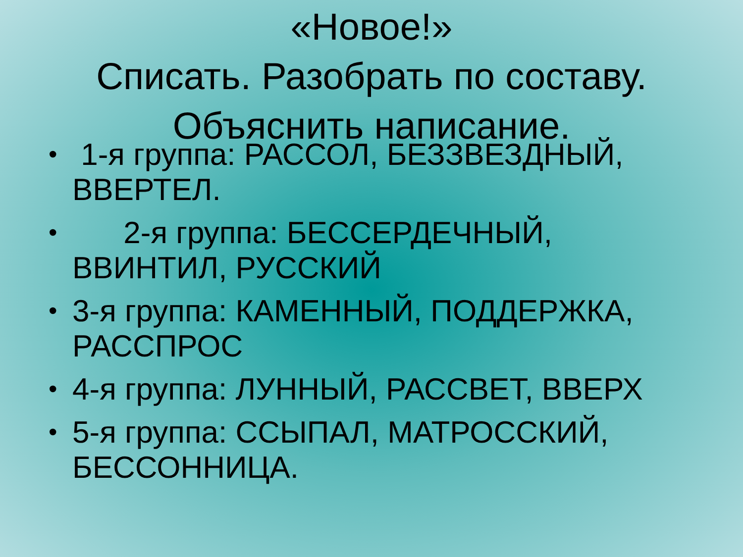«Новое!»
Списать. Разобрать по составу.
Объяснить написание.
• 1-я группа: РАССОЛ, БЕЗЗВЕЗДНЫЙ, ВВЕРТЕЛ.
• 2-я группа: БЕССЕРДЕЧНЫЙ, ВВИНТИЛ, РУССКИЙ
• 3-я группа: КАМЕННЫЙ, ПОДДЕРЖКА, РАССПРОС
• 4-я группа: ЛУННЫЙ, РАССВЕТ, ВВЕРХ
• 5-я группа: ССЫПАЛ, МАТРОССКИЙ, БЕССОННИЦА.